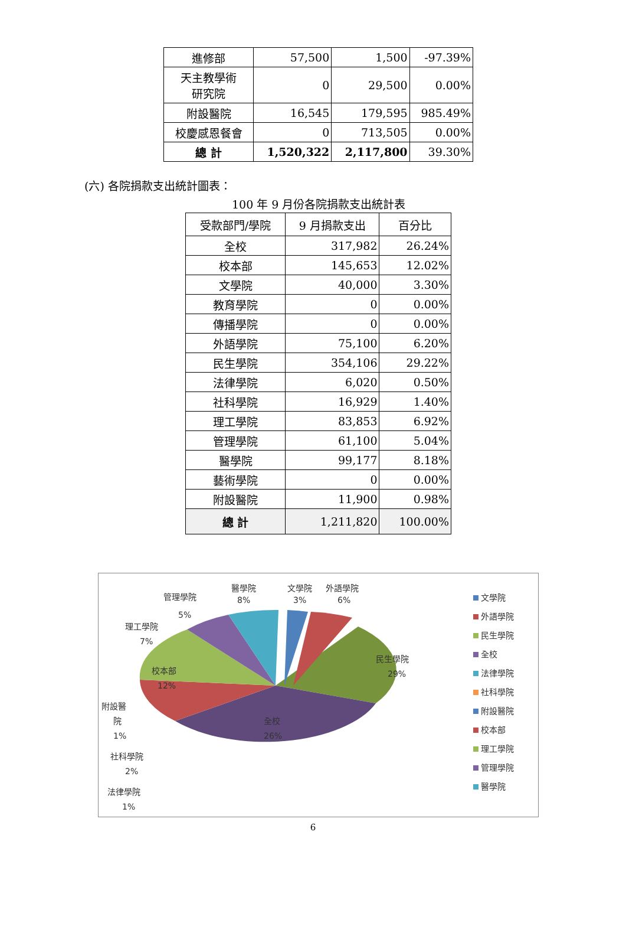| 進修部 | 57,500 | 1,500 | -97.39% |
| 天主教學術 研究院 | 0 | 29,500 | 0.00% |
| 附設醫院 | 16,545 | 179,595 | 985.49% |
| 校慶感恩餐會 | 0 | 713,505 | 0.00% |
| 總 計 | 1,520,322 | 2,117,800 | 39.30% |
(六) 各院捐款支出統計圖表：
100 年 9 月份各院捐款支出統計表
| 受款部門/學院 | 9 月捐款支出 | 百分比 |
| --- | --- | --- |
| 全校 | 317,982 | 26.24% |
| 校本部 | 145,653 | 12.02% |
| 文學院 | 40,000 | 3.30% |
| 教育學院 | 0 | 0.00% |
| 傳播學院 | 0 | 0.00% |
| 外語學院 | 75,100 | 6.20% |
| 民生學院 | 354,106 | 29.22% |
| 法律學院 | 6,020 | 0.50% |
| 社科學院 | 16,929 | 1.40% |
| 理工學院 | 83,853 | 6.92% |
| 管理學院 | 61,100 | 5.04% |
| 醫學院 | 99,177 | 8.18% |
| 藝術學院 | 0 | 0.00% |
| 附設醫院 | 11,900 | 0.98% |
| 總 計 | 1,211,820 | 100.00% |
醫學院
8%
文學院
3%
外語學院
6%
管理學院
5%
理工學院
7%
校本部
12%
民生學院
29%
全校
26%
附設醫
院
1%
社科學院
2%
法律學院
1%
文學院
外語學院
民生學院
全校
法律學院
社科學院
附設醫院
校本部
理工學院
管理學院
醫學院
6